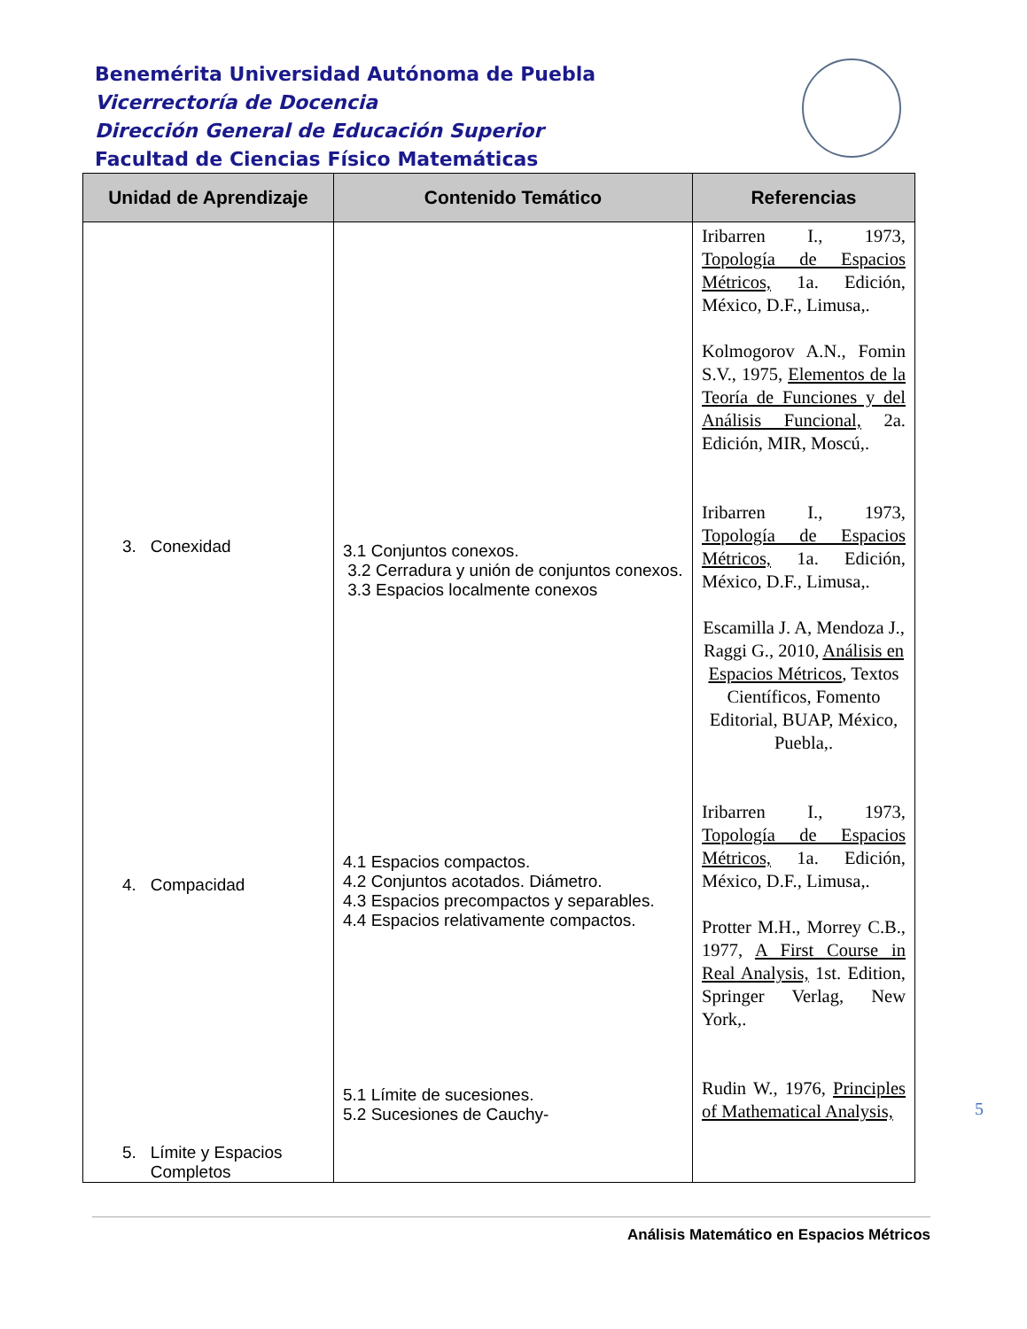Benemérita Universidad Autónoma de Puebla
Vicerrectoría de Docencia
Dirección General de Educación Superior
Facultad de Ciencias Físico Matemáticas
| Unidad de Aprendizaje | Contenido Temático | Referencias |
| --- | --- | --- |
| 3. Conexidad 4. Compacidad 5. Límite y Espacios Completos | 3.1 Conjuntos conexos. 3.2 Cerradura y unión de conjuntos conexos. 3.3 Espacios localmente conexos 4.1 Espacios compactos. 4.2 Conjuntos acotados. Diámetro. 4.3 Espacios precompactos y separables. 4.4 Espacios relativamente compactos. 5.1 Límite de sucesiones. 5.2 Sucesiones de Cauchy- | Iribarren I., 1973, Topología de Espacios Métricos, 1a. Edición, México, D.F., Limusa,. Kolmogorov A.N., Fomin S.V., 1975, Elementos de la Teoría de Funciones y del Análisis Funcional, 2a. Edición, MIR, Moscú,. Iribarren I., 1973, Topología de Espacios Métricos, 1a. Edición, México, D.F., Limusa,. Escamilla J. A, Mendoza J., Raggi G., 2010, Análisis en Espacios Métricos , Textos Científicos, Fomento Editorial, BUAP, México, Puebla,. Iribarren I., 1973, Topología de Espacios Métricos, 1a. Edición, México, D.F., Limusa,. Protter M.H., Morrey C.B., 1977, A First Course in Real Analysis, 1st. Edition, Springer Verlag, New York,. Rudin W., 1976, Principles of Mathematical Analysis, |
5
Análisis Matemático en Espacios Métricos